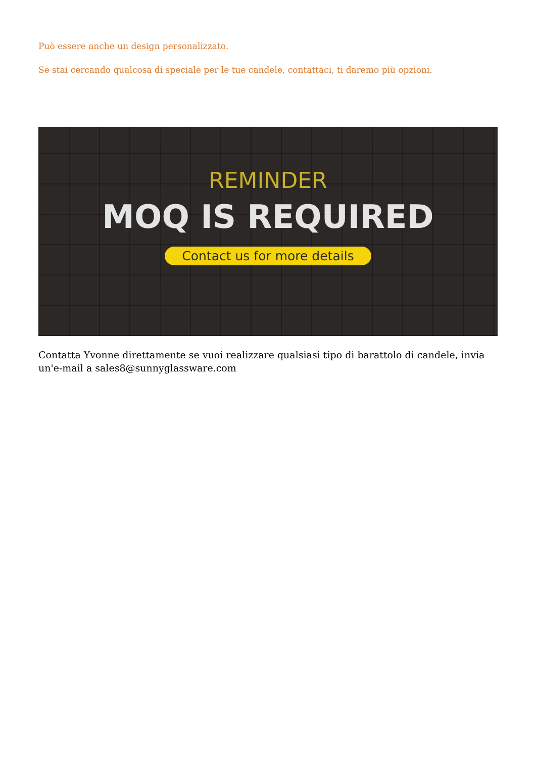Può essere anche un design personalizzato.
Se stai cercando qualcosa di speciale per le tue candele, contattaci, ti daremo più opzioni.
REMINDER
MOQ IS REQUIRED
Contact us for more details
Contatta Yvonne direttamente se vuoi realizzare qualsiasi tipo di barattolo di candele, invia un'e-mail a sales8@sunnyglassware.com